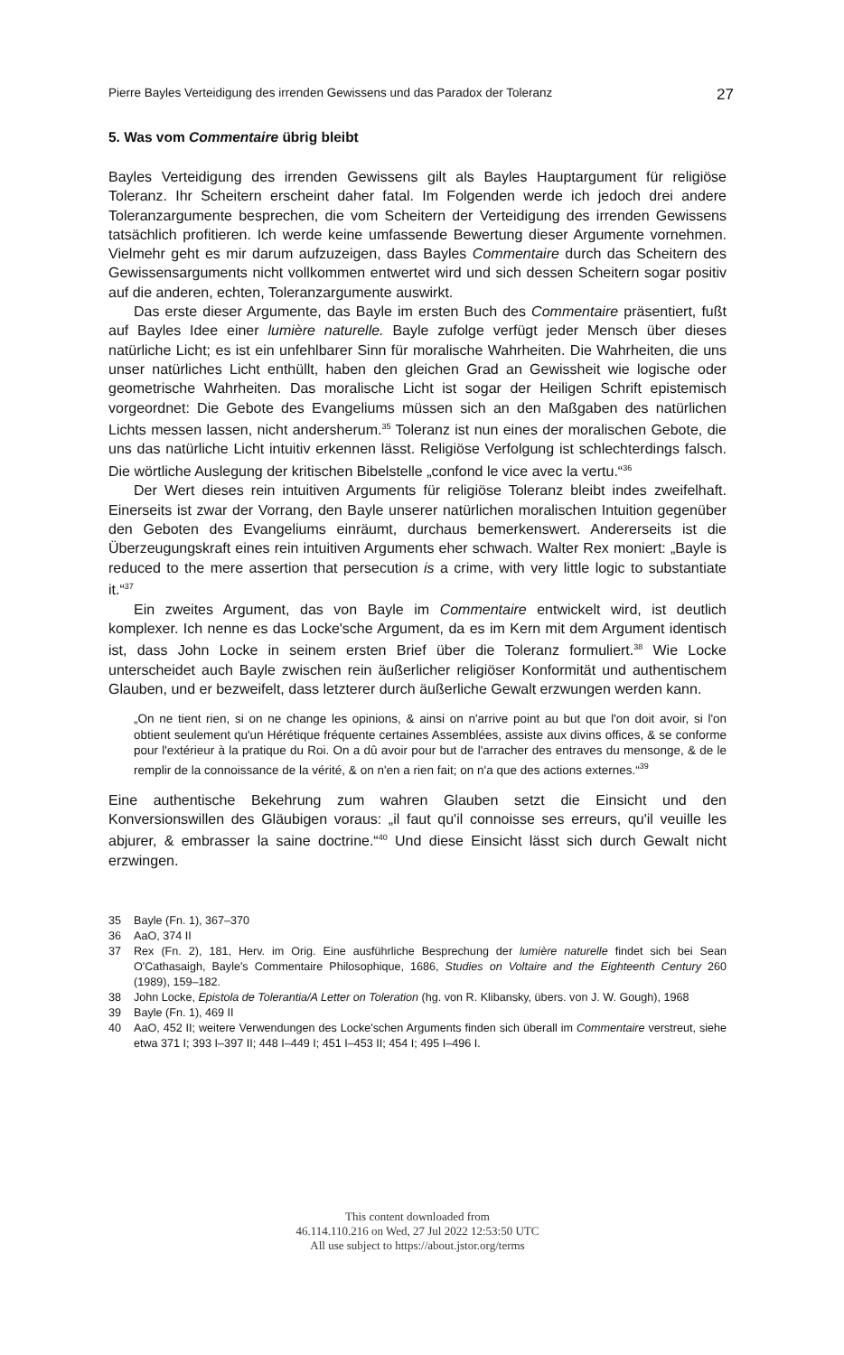Pierre Bayles Verteidigung des irrenden Gewissens und das Paradox der Toleranz 27
5. Was vom Commentaire übrig bleibt
Bayles Verteidigung des irrenden Gewissens gilt als Bayles Hauptargument für religiöse Toleranz. Ihr Scheitern erscheint daher fatal. Im Folgenden werde ich jedoch drei andere Toleranzargumente besprechen, die vom Scheitern der Verteidigung des irrenden Gewissens tatsächlich profitieren. Ich werde keine umfassende Bewertung dieser Argumente vornehmen. Vielmehr geht es mir darum aufzuzeigen, dass Bayles Commentaire durch das Scheitern des Gewissensarguments nicht vollkommen entwertet wird und sich dessen Scheitern sogar positiv auf die anderen, echten, Toleranzargumente auswirkt.
Das erste dieser Argumente, das Bayle im ersten Buch des Commentaire präsentiert, fußt auf Bayles Idee einer lumière naturelle. Bayle zufolge verfügt jeder Mensch über dieses natürliche Licht; es ist ein unfehlbarer Sinn für moralische Wahrheiten. Die Wahrheiten, die uns unser natürliches Licht enthüllt, haben den gleichen Grad an Gewissheit wie logische oder geometrische Wahrheiten. Das moralische Licht ist sogar der Heiligen Schrift epistemisch vorgeordnet: Die Gebote des Evangeliums müssen sich an den Maßgaben des natürlichen Lichts messen lassen, nicht andersherum.<sup>35</sup> Toleranz ist nun eines der moralischen Gebote, die uns das natürliche Licht intuitiv erkennen lässt. Religiöse Verfolgung ist schlechterdings falsch. Die wörtliche Auslegung der kritischen Bibelstelle „confond le vice avec la vertu.“<sup>36</sup>
Der Wert dieses rein intuitiven Arguments für religiöse Toleranz bleibt indes zweifelhaft. Einerseits ist zwar der Vorrang, den Bayle unserer natürlichen moralischen Intuition gegenüber den Geboten des Evangeliums einräumt, durchaus bemerkenswert. Andererseits ist die Überzeugungskraft eines rein intuitiven Arguments eher schwach. Walter Rex moniert: „Bayle is reduced to the mere assertion that persecution is a crime, with very little logic to substantiate it.“<sup>37</sup>
Ein zweites Argument, das von Bayle im Commentaire entwickelt wird, ist deutlich komplexer. Ich nenne es das Locke'sche Argument, da es im Kern mit dem Argument identisch ist, dass John Locke in seinem ersten Brief über die Toleranz formuliert.<sup>38</sup> Wie Locke unterscheidet auch Bayle zwischen rein äußerlicher religiöser Konformität und authentischem Glauben, und er bezweifelt, dass letzterer durch äußerliche Gewalt erzwungen werden kann.
„On ne tient rien, si on ne change les opinions, & ainsi on n'arrive point au but que l'on doit avoir, si l'on obtient seulement qu'un Hérétique fréquente certaines Assemblées, assiste aux divins offices, & se conforme pour l'extérieur à la pratique du Roi. On a dû avoir pour but de l'arracher des entraves du mensonge, & de le remplir de la connoissance de la vérité, & on n'en a rien fait; on n'a que des actions externes.“<sup>39</sup>
Eine authentische Bekehrung zum wahren Glauben setzt die Einsicht und den Konversionswillen des Gläubigen voraus: „il faut qu'il connoisse ses erreurs, qu'il veuille les abjurer, & embrasser la saine doctrine.“<sup>40</sup> Und diese Einsicht lässt sich durch Gewalt nicht erzwingen.
35 Bayle (Fn. 1), 367–370
36 AaO, 374 II
37 Rex (Fn. 2), 181, Herv. im Orig. Eine ausführliche Besprechung der lumière naturelle findet sich bei Sean O'Cathasaigh, Bayle's Commentaire Philosophique, 1686, Studies on Voltaire and the Eighteenth Century 260 (1989), 159–182.
38 John Locke, Epistola de Tolerantia/A Letter on Toleration (hg. von R. Klibansky, übers. von J. W. Gough), 1968
39 Bayle (Fn. 1), 469 II
40 AaO, 452 II; weitere Verwendungen des Locke'schen Arguments finden sich überall im Commentaire verstreut, siehe etwa 371 I; 393 I–397 II; 448 I–449 I; 451 I–453 II; 454 I; 495 I–496 I.
This content downloaded from
46.114.110.216 on Wed, 27 Jul 2022 12:53:50 UTC
All use subject to https://about.jstor.org/terms